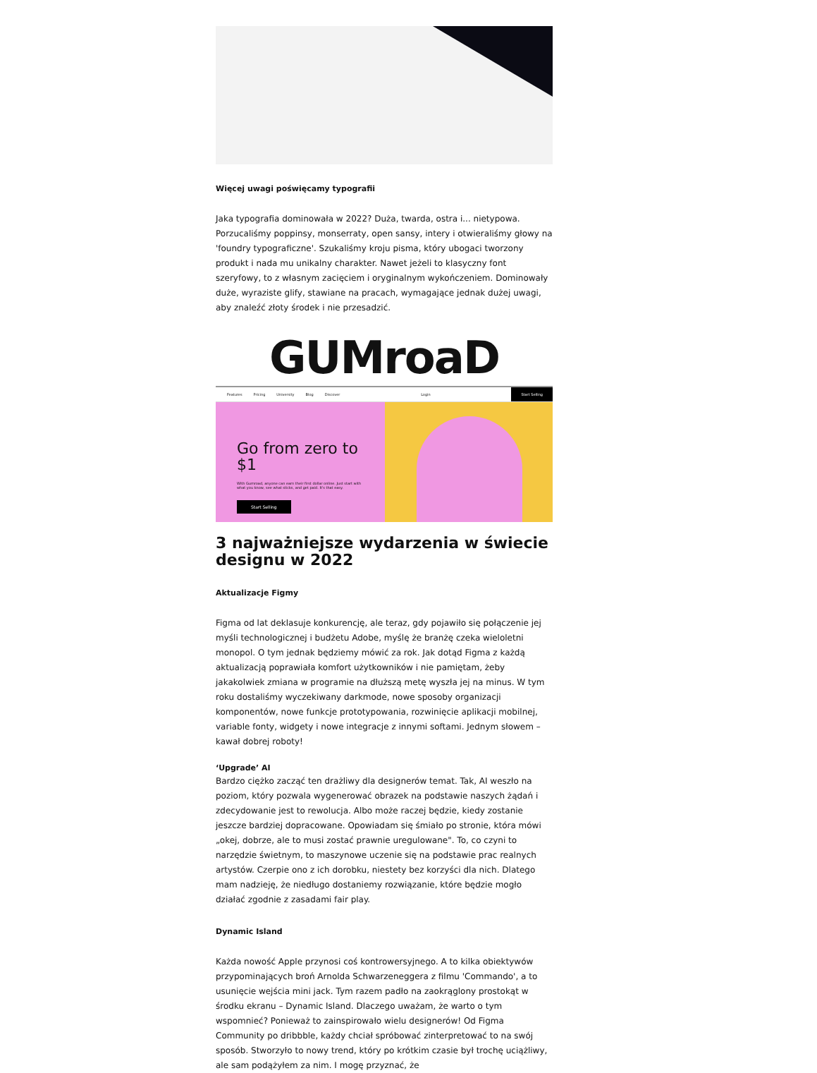Więcej uwagi poświęcamy typografii
Jaka typografia dominowała w 2022? Duża, twarda, ostra i... nietypowa. Porzucaliśmy poppinsy, monserraty, open sansy, intery i otwieraliśmy głowy na 'foundry typograficzne'. Szukaliśmy kroju pisma, który ubogaci tworzony produkt i nada mu unikalny charakter. Nawet jeżeli to klasyczny font szeryfowy, to z własnym zacięciem i oryginalnym wykończeniem. Dominowały duże, wyraziste glify, stawiane na pracach, wymagające jednak dużej uwagi, aby znaleźć złoty środek i nie przesadzić.
GUMroaD
Features Pricing University Blog Discover Login Start Selling
Go from zero to $1
With Gumroad, anyone can earn their first dollar online. Just start with what you know, see what sticks, and get paid. It's that easy.
Start Selling
3 najważniejsze wydarzenia w świecie designu w 2022
Aktualizacje Figmy
Figma od lat deklasuje konkurencję, ale teraz, gdy pojawiło się połączenie jej myśli technologicznej i budżetu Adobe, myślę że branżę czeka wieloletni monopol. O tym jednak będziemy mówić za rok. Jak dotąd Figma z każdą aktualizacją poprawiała komfort użytkowników i nie pamiętam, żeby jakakolwiek zmiana w programie na dłuższą metę wyszła jej na minus. W tym roku dostaliśmy wyczekiwany darkmode, nowe sposoby organizacji komponentów, nowe funkcje prototypowania, rozwinięcie aplikacji mobilnej, variable fonty, widgety i nowe integracje z innymi softami. Jednym słowem – kawał dobrej roboty!
‘Upgrade’ AI
Bardzo ciężko zacząć ten drażliwy dla designerów temat. Tak, AI weszło na poziom, który pozwala wygenerować obrazek na podstawie naszych żądań i zdecydowanie jest to rewolucja. Albo może raczej będzie, kiedy zostanie jeszcze bardziej dopracowane. Opowiadam się śmiało po stronie, która mówi „okej, dobrze, ale to musi zostać prawnie uregulowane". To, co czyni to narzędzie świetnym, to maszynowe uczenie się na podstawie prac realnych artystów. Czerpie ono z ich dorobku, niestety bez korzyści dla nich. Dlatego mam nadzieję, że niedługo dostaniemy rozwiązanie, które będzie mogło działać zgodnie z zasadami fair play.
Dynamic Island
Każda nowość Apple przynosi coś kontrowersyjnego. A to kilka obiektywów przypominających broń Arnolda Schwarzeneggera z filmu 'Commando', a to usunięcie wejścia mini jack. Tym razem padło na zaokrąglony prostokąt w środku ekranu – Dynamic Island. Dlaczego uważam, że warto o tym wspomnieć? Ponieważ to zainspirowało wielu designerów! Od Figma Community po dribbble, każdy chciał spróbować zinterpretować to na swój sposób. Stworzyło to nowy trend, który po krótkim czasie był trochę uciążliwy, ale sam podążyłem za nim. I mogę przyznać, że